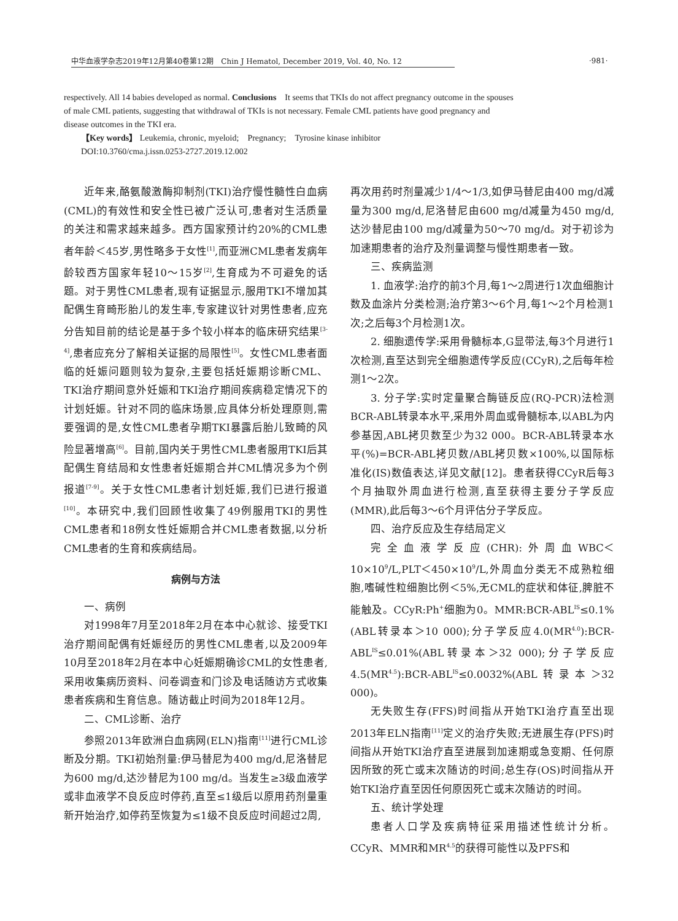·981·
中华血液学杂志2019年12月第40卷第12期　Chin J Hematol, December 2019, Vol. 40, No. 12
respectively. All 14 babies developed as normal. Conclusions　It seems that TKIs do not affect pregnancy outcome in the spouses of male CML patients, suggesting that withdrawal of TKIs is not necessary. Female CML patients have good pregnancy and disease outcomes in the TKI era.
【Key words】 Leukemia, chronic, myeloid;　Pregnancy;　Tyrosine kinase inhibitor
DOI:10.3760/cma.j.issn.0253-2727.2019.12.002
近年来,酪氨酸激酶抑制剂(TKI)治疗慢性髓性白血病(CML)的有效性和安全性已被广泛认可,患者对生活质量的关注和需求越来越多。西方国家预计约20%的CML患者年龄＜45岁,男性略多于女性<sup>[1]</sup>,而亚洲CML患者发病年龄较西方国家年轻10～15岁<sup>[2]</sup>,生育成为不可避免的话题。对于男性CML患者,现有证据显示,服用TKI不增加其配偶生育畸形胎儿的发生率,专家建议针对男性患者,应充分告知目前的结论是基于多个较小样本的临床研究结果<sup>[3-4]</sup>,患者应充分了解相关证据的局限性<sup>[5]</sup>。女性CML患者面临的妊娠问题则较为复杂,主要包括妊娠期诊断CML、TKI治疗期间意外妊娠和TKI治疗期间疾病稳定情况下的计划妊娠。针对不同的临床场景,应具体分析处理原则,需要强调的是,女性CML患者孕期TKI暴露后胎儿致畸的风险显著增高<sup>[6]</sup>。目前,国内关于男性CML患者服用TKI后其配偶生育结局和女性患者妊娠期合并CML情况多为个例报道<sup>[7-9]</sup>。关于女性CML患者计划妊娠,我们已进行报道<sup>[10]</sup>。本研究中,我们回顾性收集了49例服用TKI的男性CML患者和18例女性妊娠期合并CML患者数据,以分析CML患者的生育和疾病结局。
病例与方法
一、病例
对1998年7月至2018年2月在本中心就诊、接受TKI治疗期间配偶有妊娠经历的男性CML患者,以及2009年10月至2018年2月在本中心妊娠期确诊CML的女性患者,采用收集病历资料、问卷调查和门诊及电话随访方式收集患者疾病和生育信息。随访截止时间为2018年12月。
二、CML诊断、治疗
参照2013年欧洲白血病网(ELN)指南<sup>[11]</sup>进行CML诊断及分期。TKI初始剂量:伊马替尼为400 mg/d,尼洛替尼为600 mg/d,达沙替尼为100 mg/d。当发生≥3级血液学或非血液学不良反应时停药,直至≤1级后以原用药剂量重新开始治疗,如停药至恢复为≤1级不良反应时间超过2周,
再次用药时剂量减少1/4～1/3,如伊马替尼由400 mg/d减量为300 mg/d,尼洛替尼由600 mg/d减量为450 mg/d,达沙替尼由100 mg/d减量为50～70 mg/d。对于初诊为加速期患者的治疗及剂量调整与慢性期患者一致。
三、疾病监测
1. 血液学:治疗的前3个月,每1～2周进行1次血细胞计数及血涂片分类检测;治疗第3～6个月,每1～2个月检测1次;之后每3个月检测1次。
2. 细胞遗传学:采用骨髓标本,G显带法,每3个月进行1次检测,直至达到完全细胞遗传学反应(CCyR),之后每年检测1～2次。
3. 分子学:实时定量聚合酶链反应(RQ-PCR)法检测BCR-ABL转录本水平,采用外周血或骨髓标本,以ABL为内参基因,ABL拷贝数至少为32 000。BCR-ABL转录本水平(%)=BCR-ABL拷贝数/ABL拷贝数×100%,以国际标准化(IS)数值表达,详见文献[12]。患者获得CCyR后每3个月抽取外周血进行检测,直至获得主要分子学反应(MMR),此后每3～6个月评估分子学反应。
四、治疗反应及生存结局定义
完全血液学反应(CHR):外周血WBC＜10×10<sup>9</sup>/L,PLT＜450×10<sup>9</sup>/L,外周血分类无不成熟粒细胞,嗜碱性粒细胞比例＜5%,无CML的症状和体征,脾脏不能触及。CCyR:Ph<sup>+</sup>细胞为0。MMR:BCR-ABL<sup>IS</sup>≤0.1%(ABL转录本＞10 000);分子学反应4.0(MR<sup>4.0</sup>):BCR-ABL<sup>IS</sup>≤0.01%(ABL转录本＞32 000);分子学反应4.5(MR<sup>4.5</sup>):BCR-ABL<sup>IS</sup>≤0.0032%(ABL转录本＞32 000)。
无失败生存(FFS)时间指从开始TKI治疗直至出现2013年ELN指南<sup>[11]</sup>定义的治疗失败;无进展生存(PFS)时间指从开始TKI治疗直至进展到加速期或急变期、任何原因所致的死亡或末次随访的时间;总生存(OS)时间指从开始TKI治疗直至因任何原因死亡或末次随访的时间。
五、统计学处理
患者人口学及疾病特征采用描述性统计分析。CCyR、MMR和MR<sup>4.5</sup>的获得可能性以及PFS和